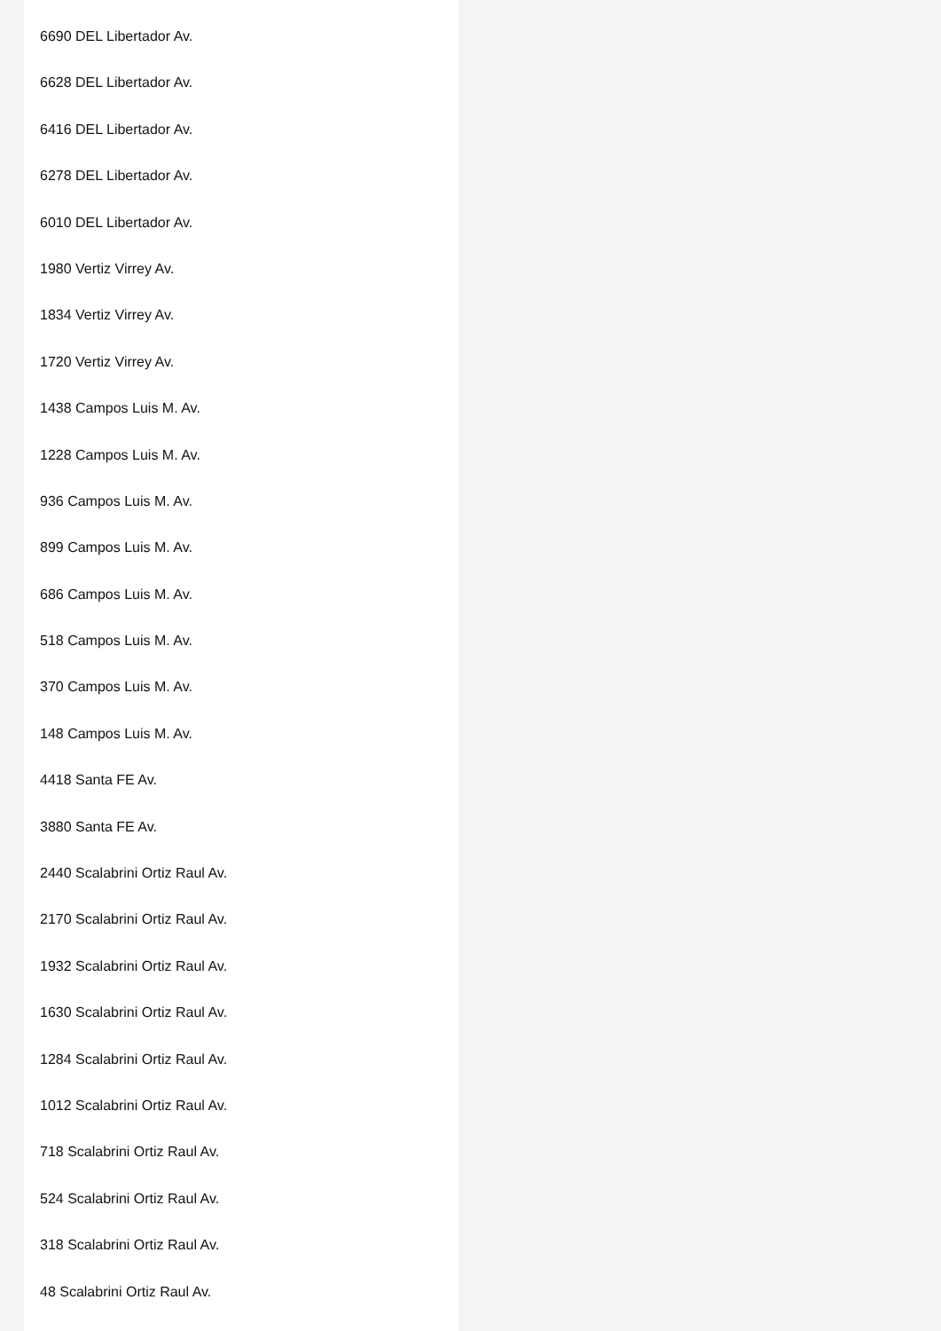6690 DEL Libertador Av.
6628 DEL Libertador Av.
6416 DEL Libertador Av.
6278 DEL Libertador Av.
6010 DEL Libertador Av.
1980 Vertiz Virrey Av.
1834 Vertiz Virrey Av.
1720 Vertiz Virrey Av.
1438 Campos Luis M. Av.
1228 Campos Luis M. Av.
936 Campos Luis M. Av.
899 Campos Luis M. Av.
686 Campos Luis M. Av.
518 Campos Luis M. Av.
370 Campos Luis M. Av.
148 Campos Luis M. Av.
4418 Santa FE Av.
3880 Santa FE Av.
2440 Scalabrini Ortiz Raul Av.
2170 Scalabrini Ortiz Raul Av.
1932 Scalabrini Ortiz Raul Av.
1630 Scalabrini Ortiz Raul Av.
1284 Scalabrini Ortiz Raul Av.
1012 Scalabrini Ortiz Raul Av.
718 Scalabrini Ortiz Raul Av.
524 Scalabrini Ortiz Raul Av.
318 Scalabrini Ortiz Raul Av.
48 Scalabrini Ortiz Raul Av.